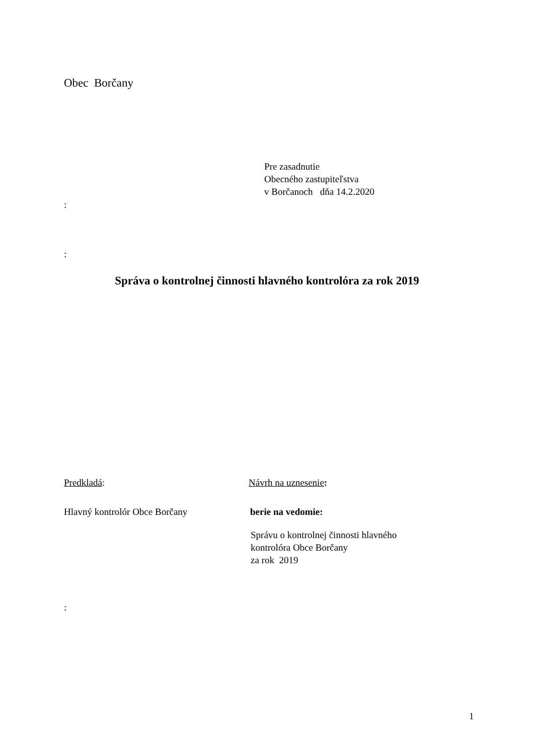Obec Borčany
Pre zasadnutie
Obecného zastupiteľstva
v Borčanoch dňa 14.2.2020
:
:
Správa o kontrolnej činnosti hlavného kontrolóra za rok 2019
Predkladá:
Hlavný kontrolór Obce Borčany
Návrh na uznesenie:
berie na vedomie:
Správu o kontrolnej činnosti hlavného
kontrolóra Obce Borčany
za rok 2019
:
1